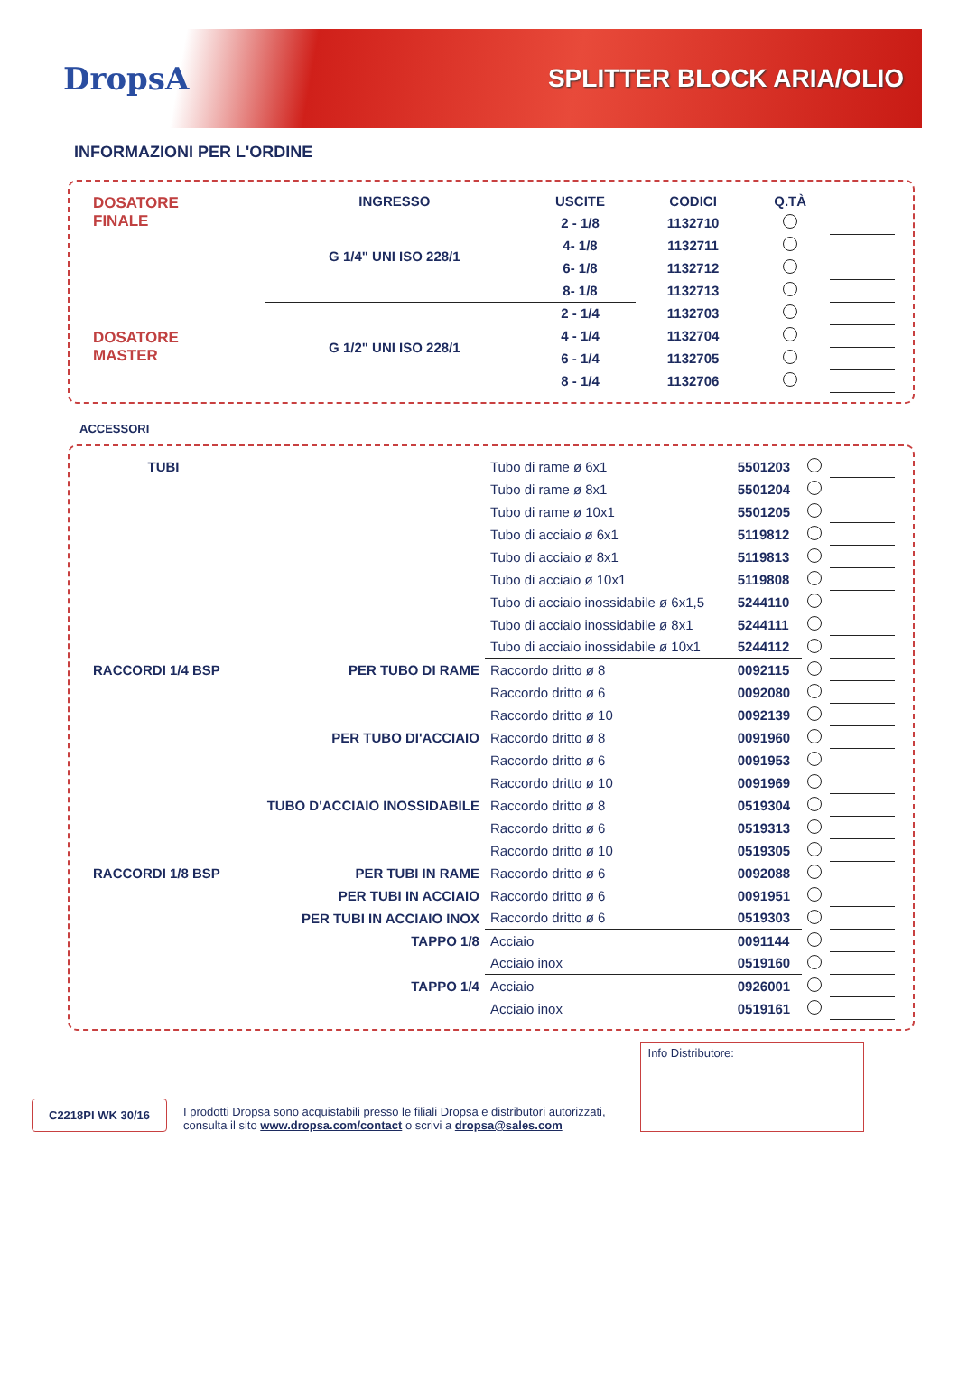DropsA
SPLITTER BLOCK ARIA/OLIO
INFORMAZIONI PER L'ORDINE
| DOSATORE FINALE | INGRESSO | USCITE | CODICI | Q.TÀ | |
| | G 1/4" UNI ISO 228/1 | 2 - 1/8 | 1132710 | | |
| | | 4- 1/8 | 1132711 | | |
| | | 6- 1/8 | 1132712 | | |
| | | 8- 1/8 | 1132713 | | |
| DOSATORE MASTER | G 1/2" UNI ISO 228/1 | 2 - 1/4 | 1132703 | | |
| | | 4 - 1/4 | 1132704 | | |
| | | 6 - 1/4 | 1132705 | | |
| | | 8 - 1/4 | 1132706 | | |
ACCESSORI
| TUBI | | Tubo di rame ø 6x1 | 5501203 | | |
| | | Tubo di rame ø 8x1 | 5501204 | | |
| | | Tubo di rame ø 10x1 | 5501205 | | |
| | | Tubo di acciaio ø 6x1 | 5119812 | | |
| | | Tubo di acciaio ø 8x1 | 5119813 | | |
| | | Tubo di acciaio ø 10x1 | 5119808 | | |
| | | Tubo di acciaio inossidabile ø 6x1,5 | 5244110 | | |
| | | Tubo di acciaio inossidabile ø 8x1 | 5244111 | | |
| | | Tubo di acciaio inossidabile ø 10x1 | 5244112 | | |
| RACCORDI 1/4 BSP | PER TUBO DI RAME | Raccordo dritto ø 8 | 0092115 | | |
| | | Raccordo dritto ø 6 | 0092080 | | |
| | | Raccordo dritto ø 10 | 0092139 | | |
| | PER TUBO DI'ACCIAIO | Raccordo dritto ø 8 | 0091960 | | |
| | | Raccordo dritto ø 6 | 0091953 | | |
| | | Raccordo dritto ø 10 | 0091969 | | |
| | TUBO D'ACCIAIO INOSSIDABILE | Raccordo dritto ø 8 | 0519304 | | |
| | | Raccordo dritto ø 6 | 0519313 | | |
| | | Raccordo dritto ø 10 | 0519305 | | |
| RACCORDI 1/8 BSP | PER TUBI IN RAME | Raccordo dritto ø 6 | 0092088 | | |
| | PER TUBI IN ACCIAIO | Raccordo dritto ø 6 | 0091951 | | |
| | PER TUBI IN ACCIAIO INOX | Raccordo dritto ø 6 | 0519303 | | |
| | TAPPO 1/8 | Acciaio | 0091144 | | |
| | | Acciaio inox | 0519160 | | |
| | TAPPO 1/4 | Acciaio | 0926001 | | |
| | | Acciaio inox | 0519161 | | |
C2218PI WK 30/16
I prodotti Dropsa sono acquistabili presso le filiali Dropsa e distributori autorizzati,
consulta il sito www.dropsa.com/contact o scrivi a dropsa@sales.com
Info Distributore: